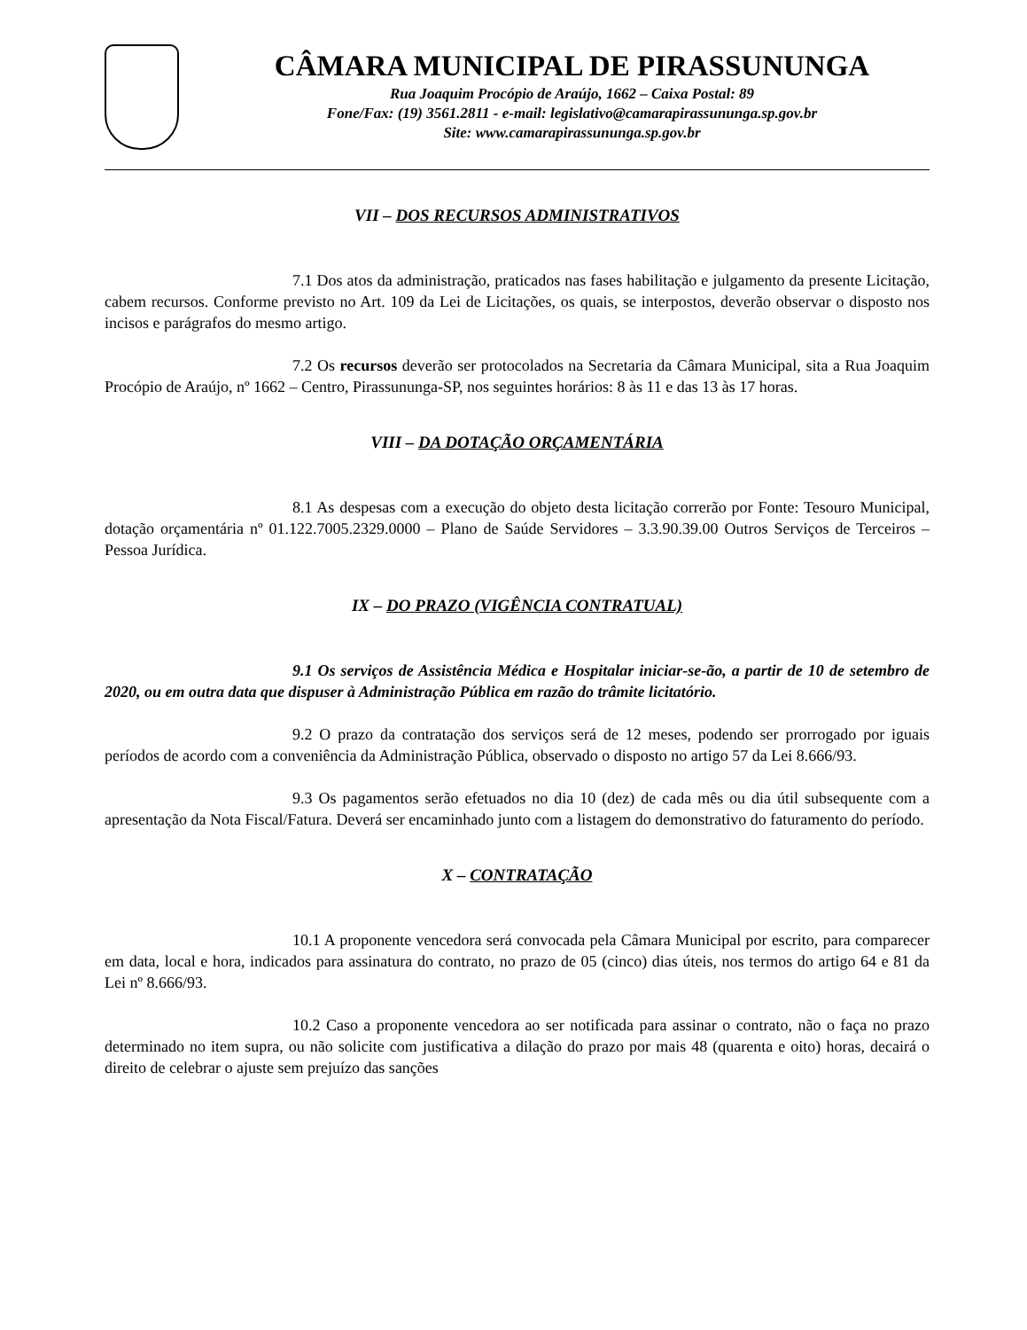CÂMARA MUNICIPAL DE PIRASSUNUNGA
Rua Joaquim Procópio de Araújo, 1662 – Caixa Postal: 89
Fone/Fax: (19) 3561.2811 - e-mail: legislativo@camarapirassununga.sp.gov.br
Site: www.camarapirassununga.sp.gov.br
VII – DOS RECURSOS ADMINISTRATIVOS
7.1 Dos atos da administração, praticados nas fases habilitação e julgamento da presente Licitação, cabem recursos. Conforme previsto no Art. 109 da Lei de Licitações, os quais, se interpostos, deverão observar o disposto nos incisos e parágrafos do mesmo artigo.
7.2 Os recursos deverão ser protocolados na Secretaria da Câmara Municipal, sita a Rua Joaquim Procópio de Araújo, nº 1662 – Centro, Pirassununga-SP, nos seguintes horários: 8 às 11 e das 13 às 17 horas.
VIII – DA DOTAÇÃO ORÇAMENTÁRIA
8.1 As despesas com a execução do objeto desta licitação correrão por Fonte: Tesouro Municipal, dotação orçamentária nº 01.122.7005.2329.0000 – Plano de Saúde Servidores – 3.3.90.39.00 Outros Serviços de Terceiros – Pessoa Jurídica.
IX – DO PRAZO (VIGÊNCIA CONTRATUAL)
9.1 Os serviços de Assistência Médica e Hospitalar iniciar-se-ão, a partir de 10 de setembro de 2020, ou em outra data que dispuser à Administração Pública em razão do trâmite licitatório.
9.2 O prazo da contratação dos serviços será de 12 meses, podendo ser prorrogado por iguais períodos de acordo com a conveniência da Administração Pública, observado o disposto no artigo 57 da Lei 8.666/93.
9.3 Os pagamentos serão efetuados no dia 10 (dez) de cada mês ou dia útil subsequente com a apresentação da Nota Fiscal/Fatura. Deverá ser encaminhado junto com a listagem do demonstrativo do faturamento do período.
X – CONTRATAÇÃO
10.1 A proponente vencedora será convocada pela Câmara Municipal por escrito, para comparecer em data, local e hora, indicados para assinatura do contrato, no prazo de 05 (cinco) dias úteis, nos termos do artigo 64 e 81 da Lei nº 8.666/93.
10.2 Caso a proponente vencedora ao ser notificada para assinar o contrato, não o faça no prazo determinado no item supra, ou não solicite com justificativa a dilação do prazo por mais 48 (quarenta e oito) horas, decairá o direito de celebrar o ajuste sem prejuízo das sanções